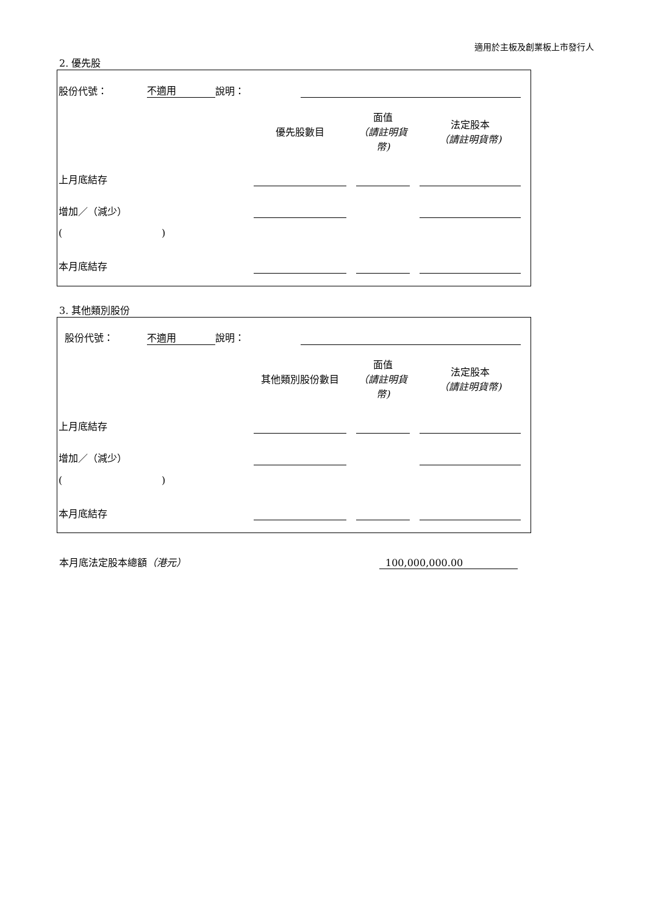適用於主板及創業板上市發行人
2. 優先股
| 股份代號： | 不適用 | 說明： | |
| | 優先股數目 | | 面值 （請註明貨幣) | | 法定股本 （請註明貨幣) |
| 上月底結存 | | | | | |
| 增加／（減少） | | | | | |
| ( ) | | | | | |
| 本月底結存 | | | | | |
3. 其他類別股份
| 股份代號： | 不適用 | 說明： | |
| | 其他類別股份數目 | | 面值 （請註明貨幣) | | 法定股本 （請註明貨幣) |
| 上月底結存 | | | | | |
| 增加／（減少） | | | | | |
| ( ) | | | | | |
| 本月底結存 | | | | | |
| 本月底法定股本總額 （港元） | 100,000,000.00 |